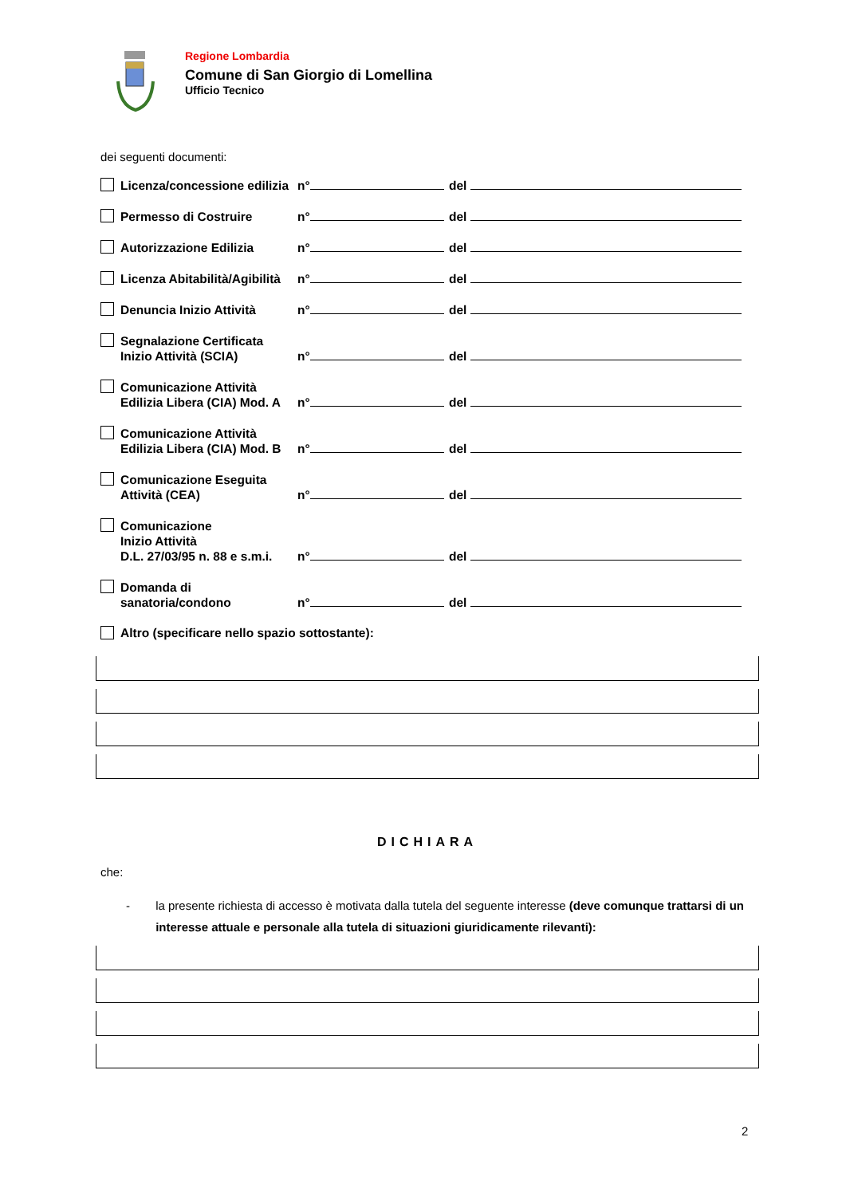Regione Lombardia
Comune di San Giorgio di Lomellina
Ufficio Tecnico
dei seguenti documenti:
Licenza/concessione edilizia
n°
del
Permesso di Costruire
n°
del
Autorizzazione Edilizia
n°
del
Licenza Abitabilità/Agibilità
n°
del
Denuncia Inizio Attività
n°
del
Segnalazione Certificata
Inizio Attività (SCIA)
n°
del
Comunicazione Attività
Edilizia Libera (CIA) Mod. A
n°
del
Comunicazione Attività
Edilizia Libera (CIA) Mod. B
n°
del
Comunicazione Eseguita
Attività (CEA)
n°
del
Comunicazione
Inizio Attività
D.L. 27/03/95 n. 88 e s.m.i.
n°
del
Domanda di
sanatoria/condono
n°
del
Altro (specificare nello spazio sottostante):
DICHIARA
che:
- la presente richiesta di accesso è motivata dalla tutela del seguente interesse (deve comunque trattarsi di un interesse attuale e personale alla tutela di situazioni giuridicamente rilevanti):
2